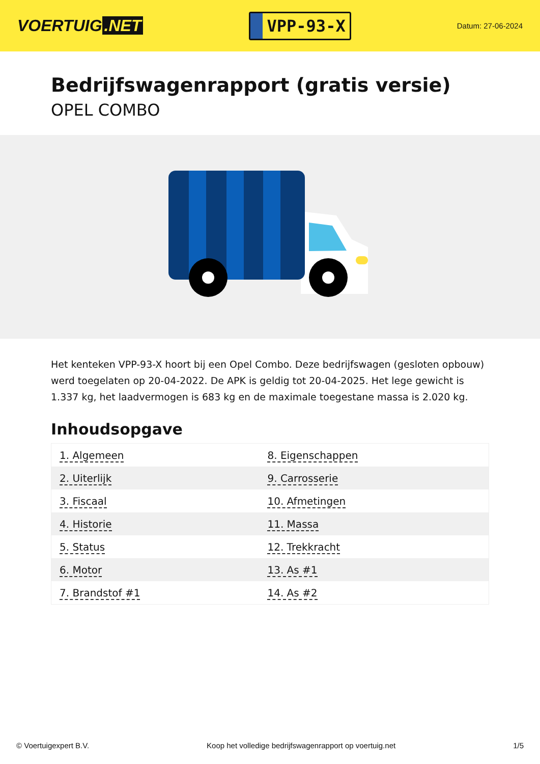VOERTUIG.NET
VPP-93-X
Datum: 27-06-2024
Bedrijfswagenrapport (gratis versie)
OPEL COMBO
Het kenteken VPP-93-X hoort bij een Opel Combo. Deze bedrijfswagen (gesloten opbouw) werd toegelaten op 20-04-2022. De APK is geldig tot 20-04-2025. Het lege gewicht is 1.337 kg, het laadvermogen is 683 kg en de maximale toegestane massa is 2.020 kg.
Inhoudsopgave
| 1. Algemeen | 8. Eigenschappen |
| 2. Uiterlijk | 9. Carrosserie |
| 3. Fiscaal | 10. Afmetingen |
| 4. Historie | 11. Massa |
| 5. Status | 12. Trekkracht |
| 6. Motor | 13. As #1 |
| 7. Brandstof #1 | 14. As #2 |
© Voertuigexpert B.V. Koop het volledige bedrijfswagenrapport op voertuig.net 1/5